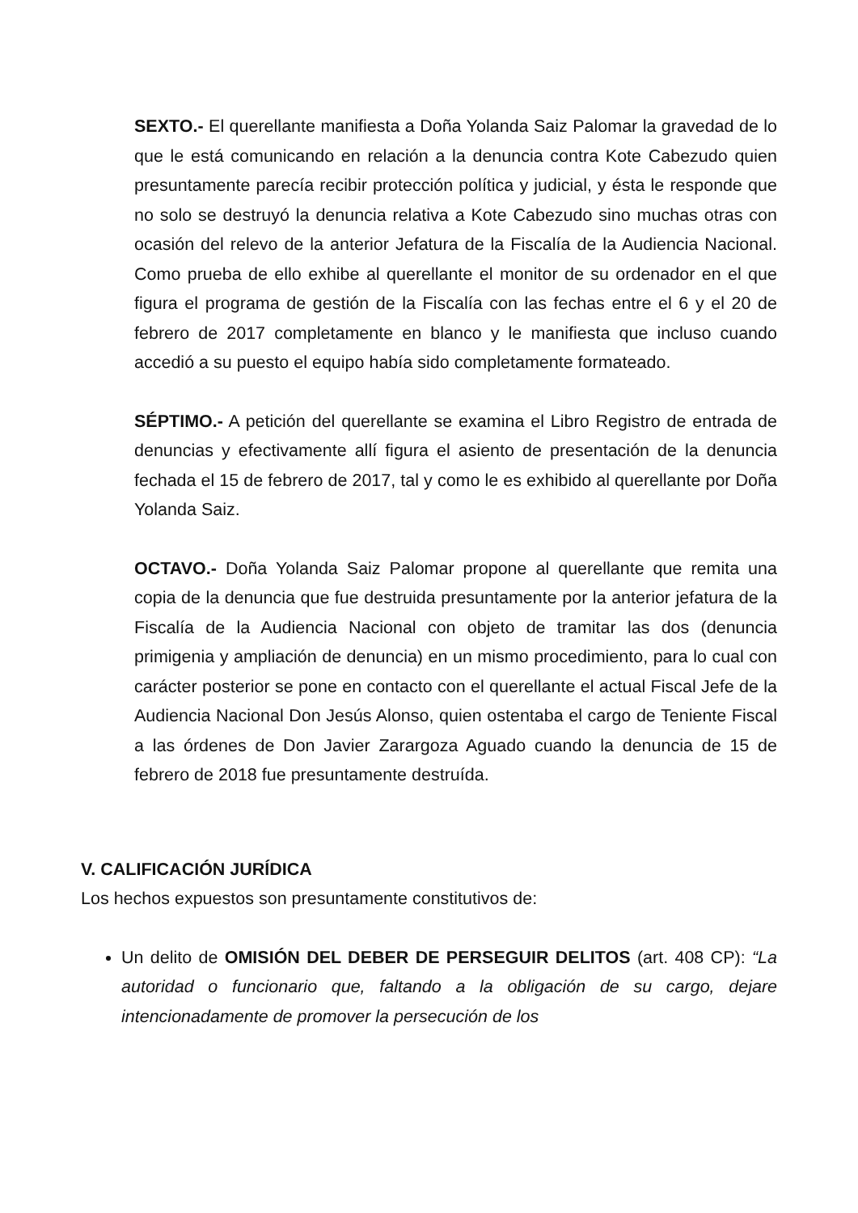SEXTO.- El querellante manifiesta a Doña Yolanda Saiz Palomar la gravedad de lo que le está comunicando en relación a la denuncia contra Kote Cabezudo quien presuntamente parecía recibir protección política y judicial, y ésta le responde que no solo se destruyó la denuncia relativa a Kote Cabezudo sino muchas otras con ocasión del relevo de la anterior Jefatura de la Fiscalía de la Audiencia Nacional. Como prueba de ello exhibe al querellante el monitor de su ordenador en el que figura el programa de gestión de la Fiscalía con las fechas entre el 6 y el 20 de febrero de 2017 completamente en blanco y le manifiesta que incluso cuando accedió a su puesto el equipo había sido completamente formateado.
SÉPTIMO.- A petición del querellante se examina el Libro Registro de entrada de denuncias y efectivamente allí figura el asiento de presentación de la denuncia fechada el 15 de febrero de 2017, tal y como le es exhibido al querellante por Doña Yolanda Saiz.
OCTAVO.- Doña Yolanda Saiz Palomar propone al querellante que remita una copia de la denuncia que fue destruida presuntamente por la anterior jefatura de la Fiscalía de la Audiencia Nacional con objeto de tramitar las dos (denuncia primigenia y ampliación de denuncia) en un mismo procedimiento, para lo cual con carácter posterior se pone en contacto con el querellante el actual Fiscal Jefe de la Audiencia Nacional Don Jesús Alonso, quien ostentaba el cargo de Teniente Fiscal a las órdenes de Don Javier Zarargoza Aguado cuando la denuncia de 15 de febrero de 2018 fue presuntamente destruída.
V. CALIFICACIÓN JURÍDICA
Los hechos expuestos son presuntamente constitutivos de:
Un delito de OMISIÓN DEL DEBER DE PERSEGUIR DELITOS (art. 408 CP): “La autoridad o funcionario que, faltando a la obligación de su cargo, dejare intencionadamente de promover la persecución de los